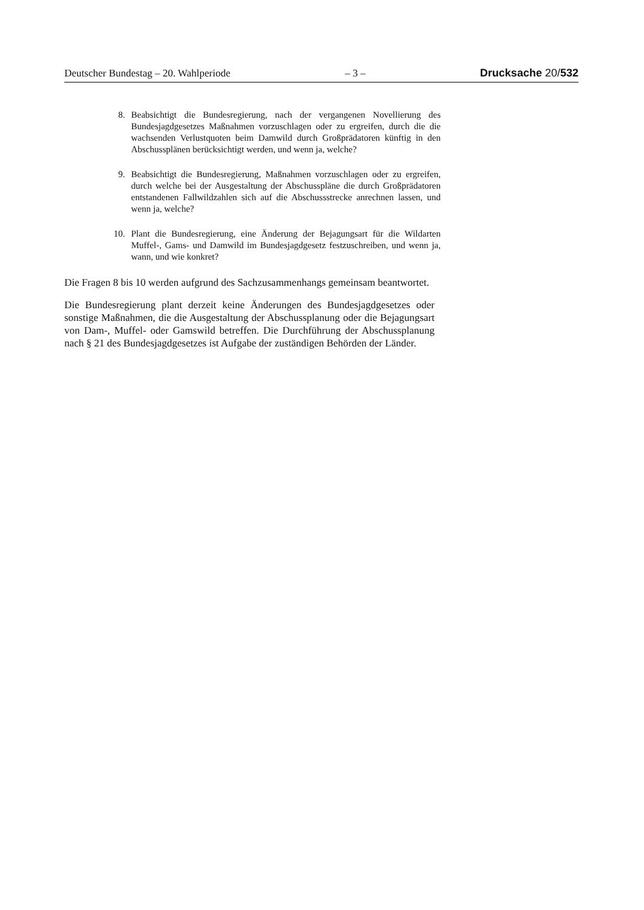Deutscher Bundestag – 20. Wahlperiode – 3 – Drucksache 20/532
8. Beabsichtigt die Bundesregierung, nach der vergangenen Novellierung des Bundesjagdgesetzes Maßnahmen vorzuschlagen oder zu ergreifen, durch die die wachsenden Verlustquoten beim Damwild durch Großprädatoren künftig in den Abschussplänen berücksichtigt werden, und wenn ja, welche?
9. Beabsichtigt die Bundesregierung, Maßnahmen vorzuschlagen oder zu ergreifen, durch welche bei der Ausgestaltung der Abschusspläne die durch Großprädatoren entstandenen Fallwildzahlen sich auf die Abschussstrecke anrechnen lassen, und wenn ja, welche?
10. Plant die Bundesregierung, eine Änderung der Bejagungsart für die Wildarten Muffel-, Gams- und Damwild im Bundesjagdgesetz festzuschreiben, und wenn ja, wann, und wie konkret?
Die Fragen 8 bis 10 werden aufgrund des Sachzusammenhangs gemeinsam beantwortet.
Die Bundesregierung plant derzeit keine Änderungen des Bundesjagdgesetzes oder sonstige Maßnahmen, die die Ausgestaltung der Abschussplanung oder die Bejagungsart von Dam-, Muffel- oder Gamswild betreffen. Die Durchführung der Abschussplanung nach § 21 des Bundesjagdgesetzes ist Aufgabe der zuständigen Behörden der Länder.